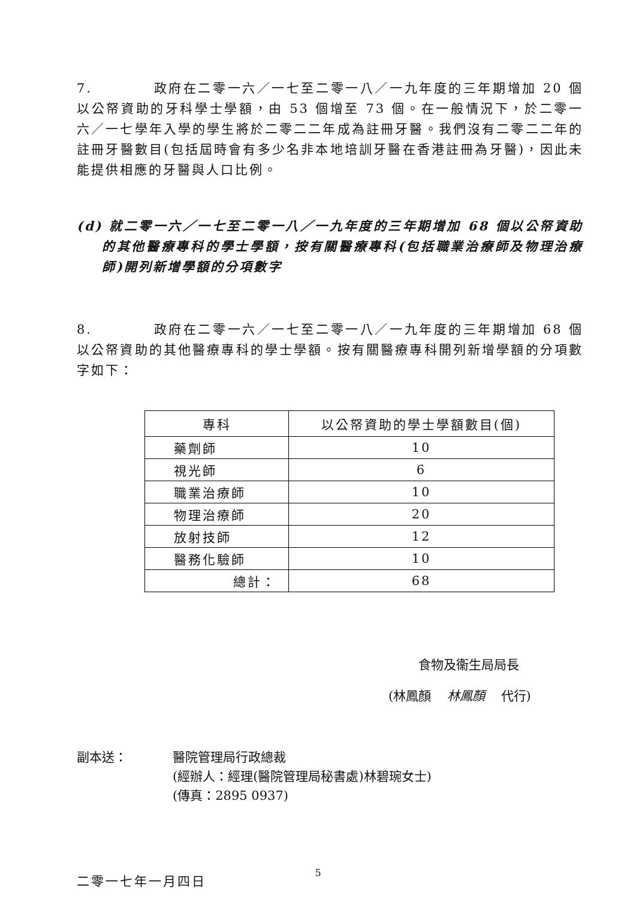7. 政府在二零一六／一七至二零一八／一九年度的三年期增加 20 個以公帑資助的牙科學士學額，由 53 個增至 73 個。在一般情況下，於二零一六／一七學年入學的學生將於二零二二年成為註冊牙醫。我們沒有二零二二年的註冊牙醫數目(包括屆時會有多少名非本地培訓牙醫在香港註冊為牙醫)，因此未能提供相應的牙醫與人口比例。
(d) 就二零一六／一七至二零一八／一九年度的三年期增加 68 個以公帑資助的其他醫療專科的學士學額，按有關醫療專科(包括職業治療師及物理治療師)開列新增學額的分項數字
8. 政府在二零一六／一七至二零一八／一九年度的三年期增加 68 個以公帑資助的其他醫療專科的學士學額。按有關醫療專科開列新增學額的分項數字如下：
| 專科 | 以公帑資助的學士學額數目(個) |
| --- | --- |
| 藥劑師 | 10 |
| 視光師 | 6 |
| 職業治療師 | 10 |
| 物理治療師 | 20 |
| 放射技師 | 12 |
| 醫務化驗師 | 10 |
| 總計： | 68 |
食物及衞生局局長
(林鳳顏 林鳳顏 代行)
副本送： 醫院管理局行政總裁
(經辦人：經理(醫院管理局秘書處)林碧琬女士)
(傳真：2895 0937)
二零一七年一月四日
5